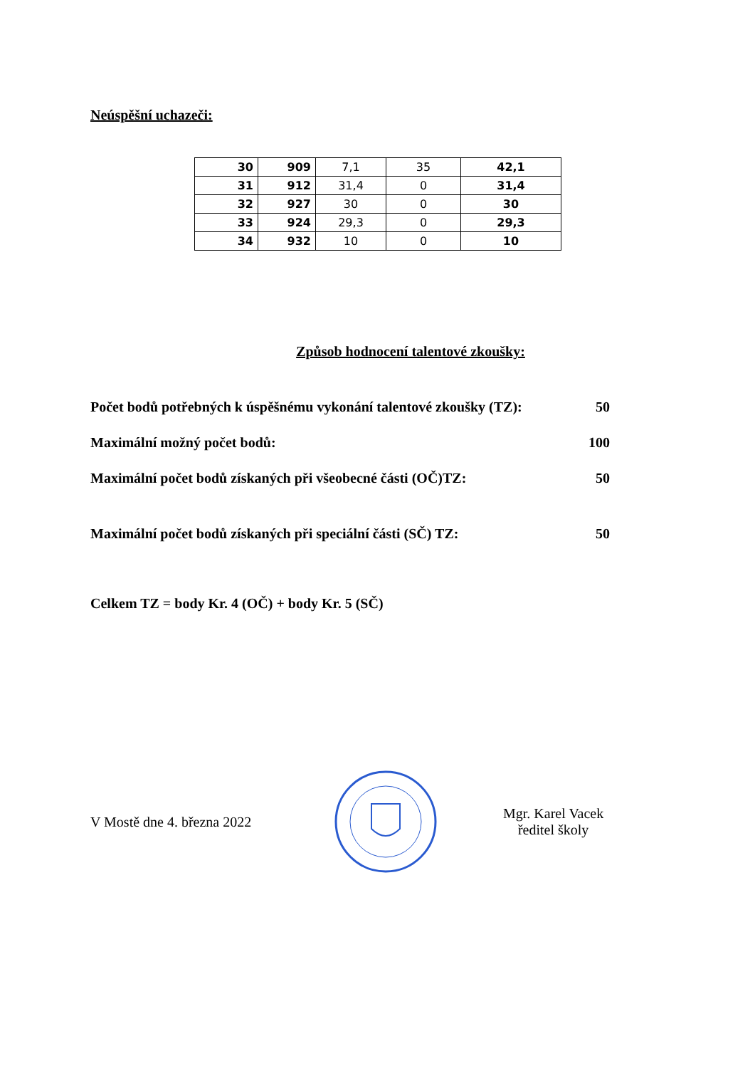Neúspěšní uchazeči:
| 30 | 909 | 7,1 | 35 | 42,1 |
| 31 | 912 | 31,4 | 0 | 31,4 |
| 32 | 927 | 30 | 0 | 30 |
| 33 | 924 | 29,3 | 0 | 29,3 |
| 34 | 932 | 10 | 0 | 10 |
Způsob hodnocení talentové zkoušky:
Počet bodů potřebných k úspěšnému vykonání talentové zkoušky (TZ): 50
Maximální možný počet bodů: 100
Maximální počet bodů získaných při všeobecné části (OČ)TZ: 50
Maximální počet bodů získaných při speciální části (SČ) TZ: 50
Celkem TZ = body Kr. 4 (OČ) + body Kr. 5 (SČ)
V Mostě dne 4. března 2022
Mgr. Karel Vacek
ředitel školy